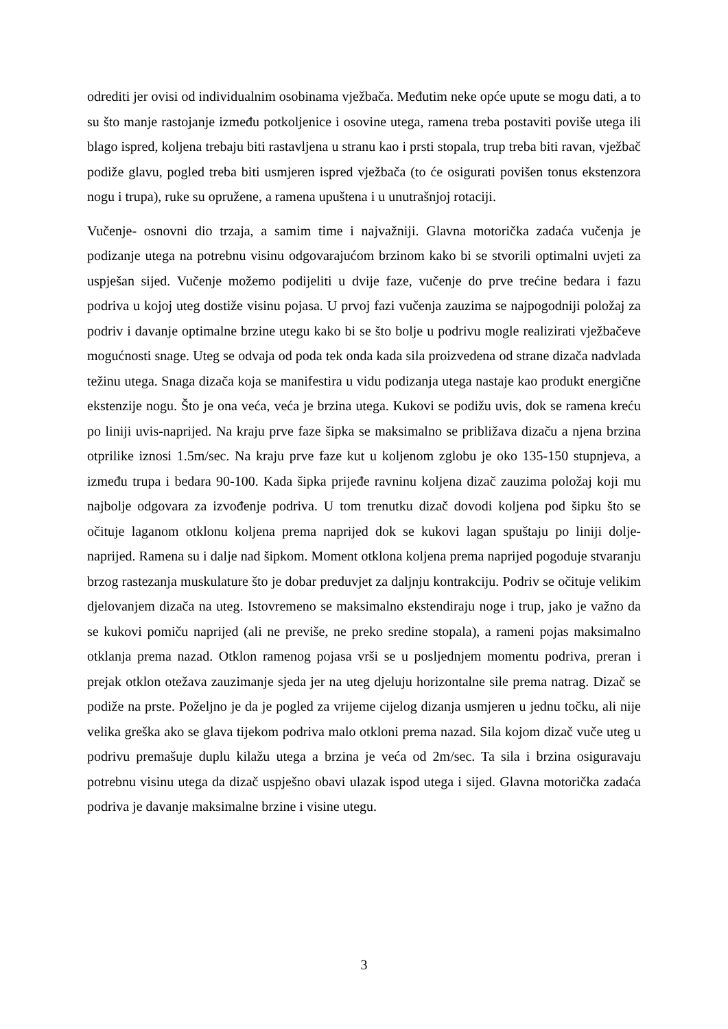odrediti jer ovisi od individualnim osobinama vježbača. Međutim neke opće upute se mogu dati, a to su što manje rastojanje između potkoljenice i osovine utega, ramena treba postaviti poviše utega ili blago ispred, koljena trebaju biti rastavljena u stranu kao i prsti stopala, trup treba biti ravan, vježbač podiže glavu, pogled treba biti usmjeren ispred vježbača (to će osigurati povišen tonus ekstenzora nogu i trupa), ruke su opružene, a ramena upuštena i u unutrašnjoj rotaciji.
Vučenje- osnovni dio trzaja, a samim time i najvažniji. Glavna motorička zadaća vučenja je podizanje utega na potrebnu visinu odgovarajućom brzinom kako bi se stvorili optimalni uvjeti za uspješan sijed. Vučenje možemo podijeliti u dvije faze, vučenje do prve trećine bedara i fazu podriva u kojoj uteg dostiže visinu pojasa. U prvoj fazi vučenja zauzima se najpogodniji položaj za podriv i davanje optimalne brzine utegu kako bi se što bolje u podrivu mogle realizirati vježbačeve mogućnosti snage. Uteg se odvaja od poda tek onda kada sila proizvedena od strane dizača nadvlada težinu utega. Snaga dizača koja se manifestira u vidu podizanja utega nastaje kao produkt energične ekstenzije nogu. Što je ona veća, veća je brzina utega. Kukovi se podižu uvis, dok se ramena kreću po liniji uvis-naprijed. Na kraju prve faze šipka se maksimalno se približava dizaču a njena brzina otprilike iznosi 1.5m/sec. Na kraju prve faze kut u koljenom zglobu je oko 135-150 stupnjeva, a između trupa i bedara 90-100. Kada šipka prijeđe ravninu koljena dizač zauzima položaj koji mu najbolje odgovara za izvođenje podriva. U tom trenutku dizač dovodi koljena pod šipku što se očituje laganom otklonu koljena prema naprijed dok se kukovi lagan spuštaju po liniji dolje-naprijed. Ramena su i dalje nad šipkom. Moment otklona koljena prema naprijed pogoduje stvaranju brzog rastezanja muskulature što je dobar preduvjet za daljnju kontrakciju. Podriv se očituje velikim djelovanjem dizača na uteg. Istovremeno se maksimalno ekstendiraju noge i trup, jako je važno da se kukovi pomiču naprijed (ali ne previše, ne preko sredine stopala), a rameni pojas maksimalno otklanja prema nazad. Otklon ramenog pojasa vrši se u posljednjem momentu podriva, preran i prejak otklon otežava zauzimanje sjeda jer na uteg djeluju horizontalne sile prema natrag. Dizač se podiže na prste. Poželjno je da je pogled za vrijeme cijelog dizanja usmjeren u jednu točku, ali nije velika greška ako se glava tijekom podriva malo otkloni prema nazad. Sila kojom dizač vuče uteg u podrivu premašuje duplu kilažu utega a brzina je veća od 2m/sec. Ta sila i brzina osiguravaju potrebnu visinu utega da dizač uspješno obavi ulazak ispod utega i sijed. Glavna motorička zadaća podriva je davanje maksimalne brzine i visine utegu.
3